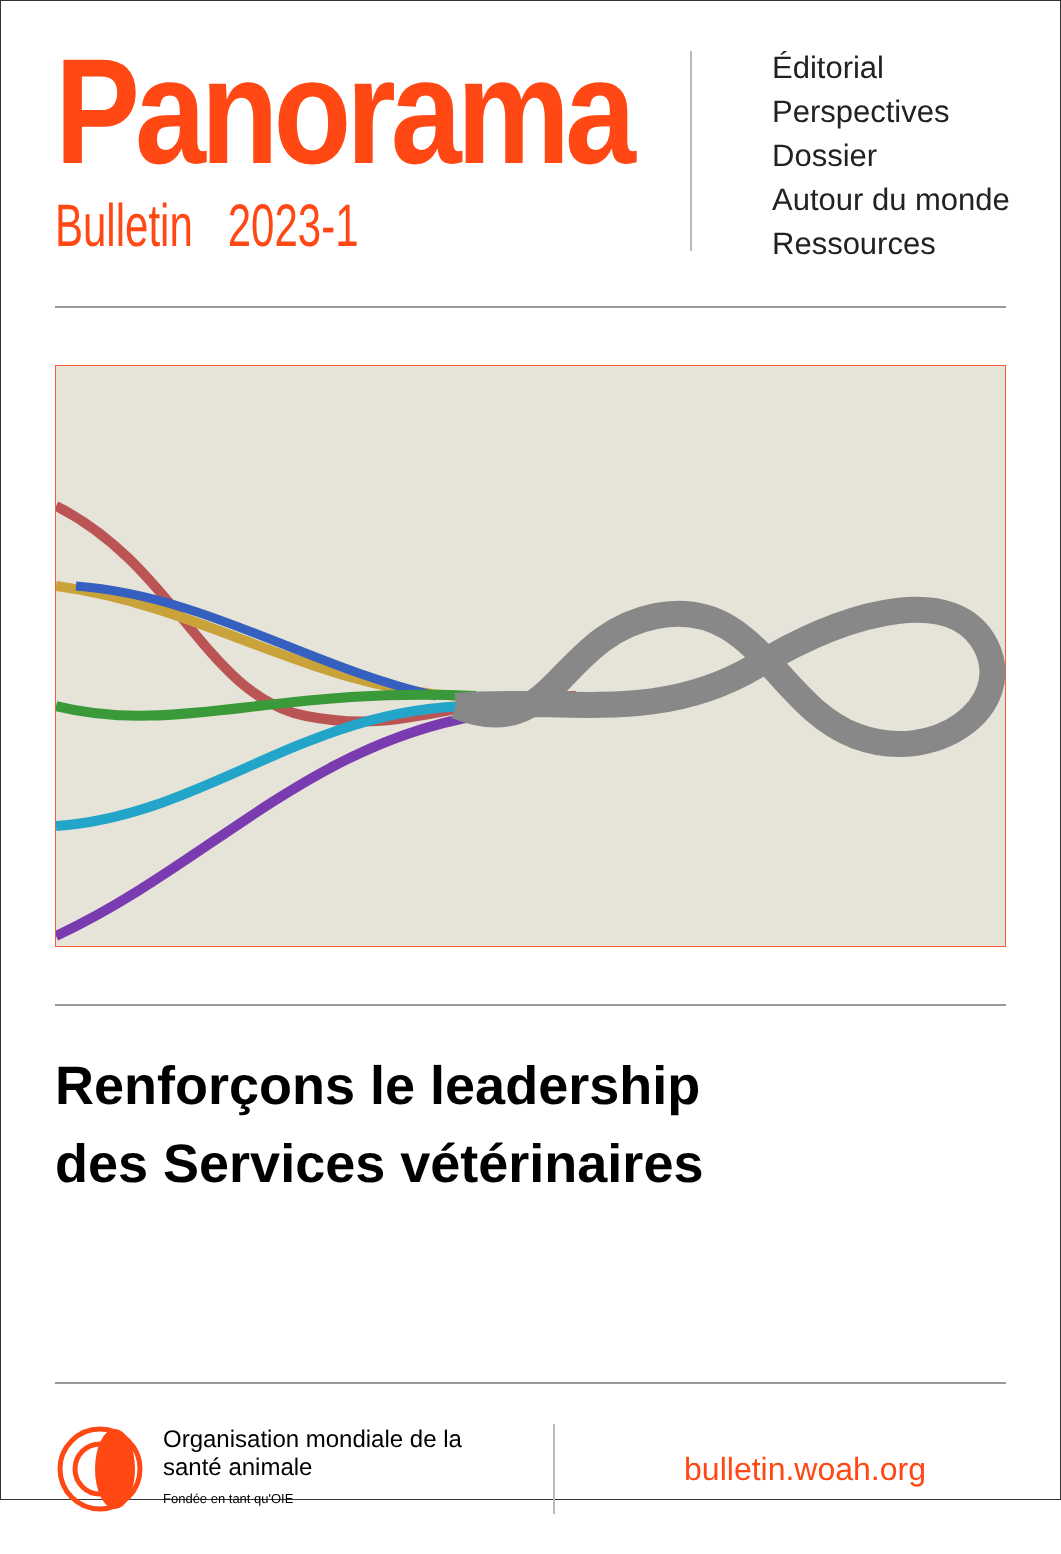Panorama
Bulletin 2023-1
Éditorial
Perspectives
Dossier
Autour du monde
Ressources
Renforçons le leadership
des Services vétérinaires
Organisation mondiale de la santé animale
Fondée en tant qu'OIE
bulletin.woah.org